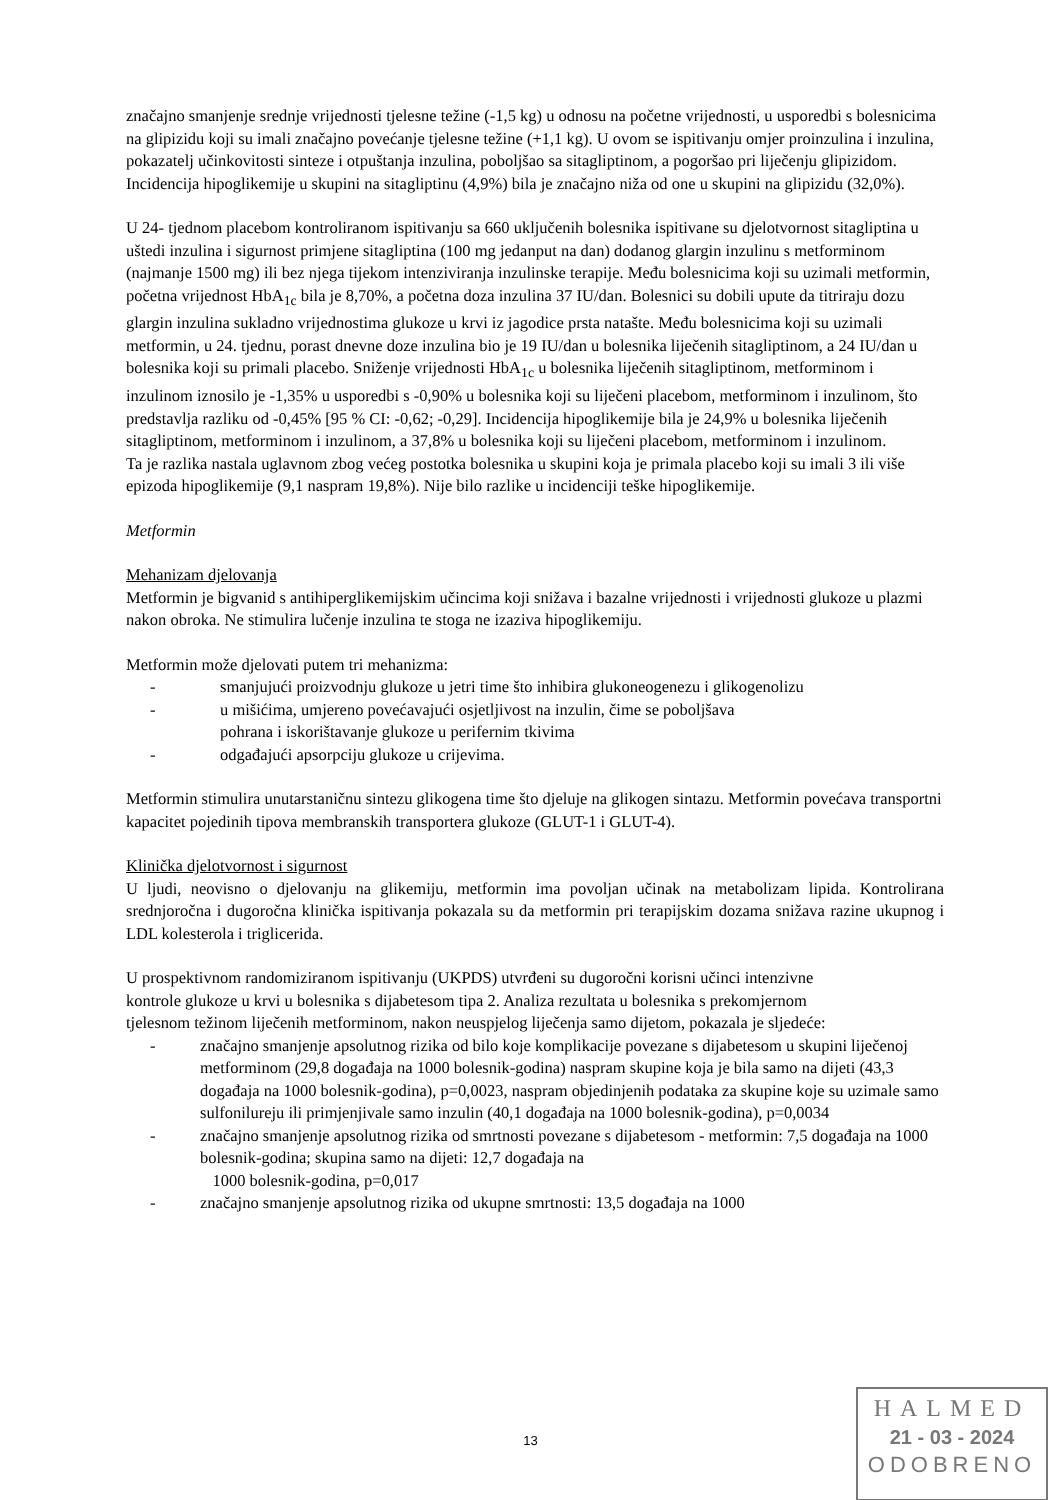značajno smanjenje srednje vrijednosti tjelesne težine (-1,5 kg) u odnosu na početne vrijednosti, u usporedbi s bolesnicima na glipizidu koji su imali značajno povećanje tjelesne težine (+1,1 kg). U ovom se ispitivanju omjer proinzulina i inzulina, pokazatelj učinkovitosti sinteze i otpuštanja inzulina, poboljšao sa sitagliptinom, a pogoršao pri liječenju glipizidom. Incidencija hipoglikemije u skupini na sitagliptinu (4,9%) bila je značajno niža od one u skupini na glipizidu (32,0%).
U 24- tjednom placebom kontroliranom ispitivanju sa 660 uključenih bolesnika ispitivane su djelotvornost sitagliptina u uštedi inzulina i sigurnost primjene sitagliptina (100 mg jedanput na dan) dodanog glargin inzulinu s metforminom (najmanje 1500 mg) ili bez njega tijekom intenziviranja inzulinske terapije. Među bolesnicima koji su uzimali metformin, početna vrijednost HbA<sub>1c</sub> bila je 8,70%, a početna doza inzulina 37 IU/dan. Bolesnici su dobili upute da titriraju dozu glargin inzulina sukladno vrijednostima glukoze u krvi iz jagodice prsta natašte. Među bolesnicima koji su uzimali metformin, u 24. tjednu, porast dnevne doze inzulina bio je 19 IU/dan u bolesnika liječenih sitagliptinom, a 24 IU/dan u bolesnika koji su primali placebo. Sniženje vrijednosti HbA<sub>1c</sub> u bolesnika liječenih sitagliptinom, metforminom i inzulinom iznosilo je -1,35% u usporedbi s -0,90% u bolesnika koji su liječeni placebom, metforminom i inzulinom, što predstavlja razliku od -0,45% [95 % CI: -0,62; -0,29]. Incidencija hipoglikemije bila je 24,9% u bolesnika liječenih sitagliptinom, metforminom i inzulinom, a 37,8% u bolesnika koji su liječeni placebom, metforminom i inzulinom.
Ta je razlika nastala uglavnom zbog većeg postotka bolesnika u skupini koja je primala placebo koji su imali 3 ili više epizoda hipoglikemije (9,1 naspram 19,8%). Nije bilo razlike u incidenciji teške hipoglikemije.
Metformin
Mehanizam djelovanja
Metformin je bigvanid s antihiperglikemijskim učincima koji snižava i bazalne vrijednosti i vrijednosti glukoze u plazmi nakon obroka. Ne stimulira lučenje inzulina te stoga ne izaziva hipoglikemiju.
Metformin može djelovati putem tri mehanizma:
- smanjujući proizvodnju glukoze u jetri time što inhibira glukoneogenezu i glikogenolizu
- u mišićima, umjereno povećavajući osjetljivost na inzulin, čime se poboljšava
pohrana i iskorištavanje glukoze u perifernim tkivima
- odgađajući apsorpciju glukoze u crijevima.
Metformin stimulira unutarstaničnu sintezu glikogena time što djeluje na glikogen sintazu. Metformin povećava transportni kapacitet pojedinih tipova membranskih transportera glukoze (GLUT-1 i GLUT-4).
Klinička djelotvornost i sigurnost
U ljudi, neovisno o djelovanju na glikemiju, metformin ima povoljan učinak na metabolizam lipida. Kontrolirana srednjoročna i dugoročna klinička ispitivanja pokazala su da metformin pri terapijskim dozama snižava razine ukupnog i LDL kolesterola i triglicerida.
U prospektivnom randomiziranom ispitivanju (UKPDS) utvrđeni su dugoročni korisni učinci intenzivne kontrole glukoze u krvi u bolesnika s dijabetesom tipa 2. Analiza rezultata u bolesnika s prekomjernom tjelesnom težinom liječenih metforminom, nakon neuspjelog liječenja samo dijetom, pokazala je sljedeće:
- značajno smanjenje apsolutnog rizika od bilo koje komplikacije povezane s dijabetesom u skupini liječenoj metforminom (29,8 događaja na 1000 bolesnik-godina) naspram skupine koja je bila samo na dijeti (43,3 događaja na 1000 bolesnik-godina), p=0,0023, naspram objedinjenih podataka za skupine koje su uzimale samo sulfonilureju ili primjenjivale samo inzulin (40,1 događaja na 1000 bolesnik-godina), p=0,0034
- značajno smanjenje apsolutnog rizika od smrtnosti povezane s dijabetesom - metformin: 7,5 događaja na 1000 bolesnik-godina; skupina samo na dijeti: 12,7 događaja na
1000 bolesnik-godina, p=0,017
- značajno smanjenje apsolutnog rizika od ukupne smrtnosti: 13,5 događaja na 1000
13
HALMED
21 - 03 - 2024
ODOBRENO